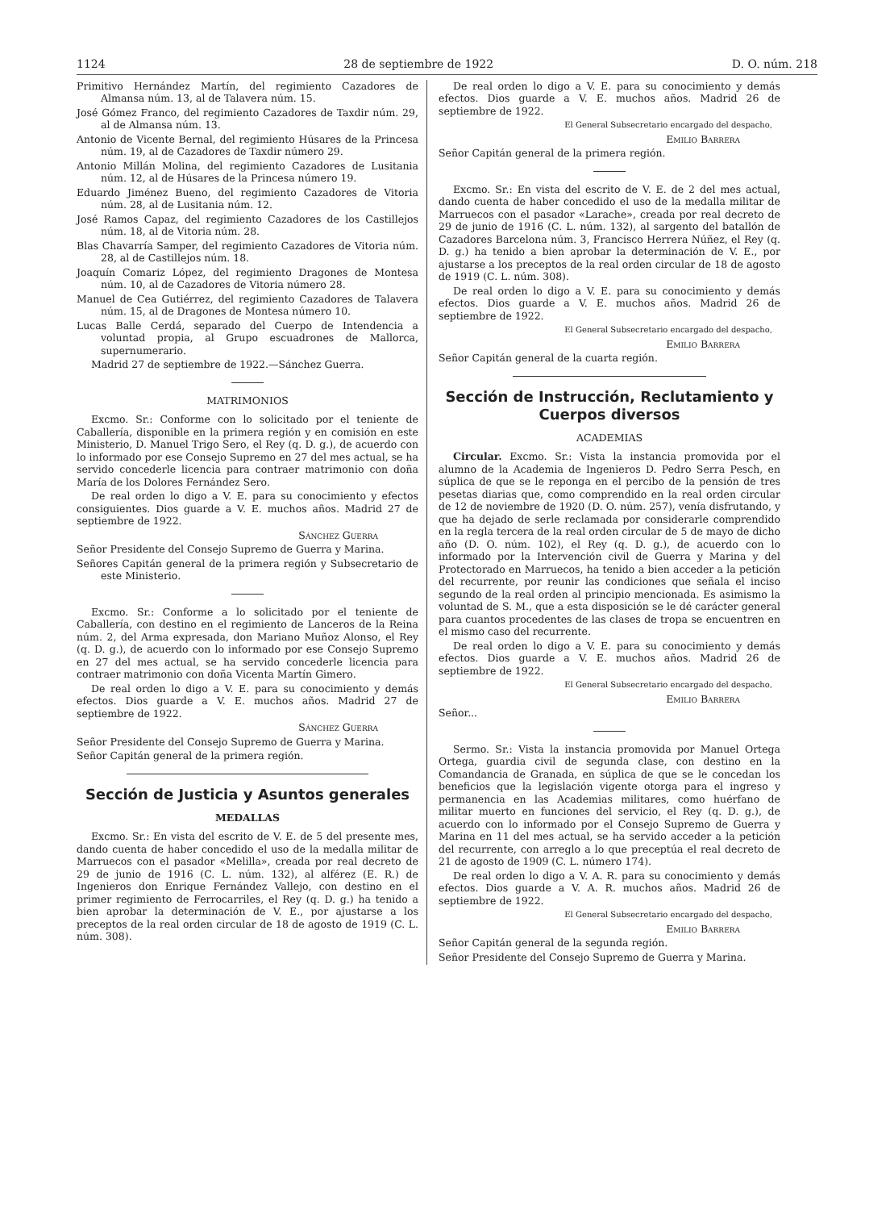1124 28 de septiembre de 1922 D. O. núm. 218
Primitivo Hernández Martín, del regimiento Cazadores de Almansa núm. 13, al de Talavera núm. 15.
José Gómez Franco, del regimiento Cazadores de Taxdir núm. 29, al de Almansa núm. 13.
Antonio de Vicente Bernal, del regimiento Húsares de la Princesa núm. 19, al de Cazadores de Taxdir número 29.
Antonio Millán Molina, del regimiento Cazadores de Lusitania núm. 12, al de Húsares de la Princesa número 19.
Eduardo Jiménez Bueno, del regimiento Cazadores de Vitoria núm. 28, al de Lusitania núm. 12.
José Ramos Capaz, del regimiento Cazadores de los Castillejos núm. 18, al de Vitoria núm. 28.
Blas Chavarría Samper, del regimiento Cazadores de Vitoria núm. 28, al de Castillejos núm. 18.
Joaquín Comariz López, del regimiento Dragones de Montesa núm. 10, al de Cazadores de Vitoria número 28.
Manuel de Cea Gutiérrez, del regimiento Cazadores de Talavera núm. 15, al de Dragones de Montesa número 10.
Lucas Balle Cerdá, separado del Cuerpo de Intendencia a voluntad propia, al Grupo escuadrones de Mallorca, supernumerario.
Madrid 27 de septiembre de 1922.—Sánchez Guerra.
MATRIMONIOS
Excmo. Sr.: Conforme con lo solicitado por el teniente de Caballería, disponible en la primera región y en comisión en este Ministerio, D. Manuel Trigo Sero, el Rey (q. D. g.), de acuerdo con lo informado por ese Consejo Supremo en 27 del mes actual, se ha servido concederle licencia para contraer matrimonio con doña María de los Dolores Fernández Sero.
De real orden lo digo a V. E. para su conocimiento y efectos consiguientes. Dios guarde a V. E. muchos años. Madrid 27 de septiembre de 1922.
Sánchez Guerra
Señor Presidente del Consejo Supremo de Guerra y Marina.
Señores Capitán general de la primera región y Subsecretario de este Ministerio.
Excmo. Sr.: Conforme a lo solicitado por el teniente de Caballería, con destino en el regimiento de Lanceros de la Reina núm. 2, del Arma expresada, don Mariano Muñoz Alonso, el Rey (q. D. g.), de acuerdo con lo informado por ese Consejo Supremo en 27 del mes actual, se ha servido concederle licencia para contraer matrimonio con doña Vicenta Martín Gimero.
De real orden lo digo a V. E. para su conocimiento y demás efectos. Dios guarde a V. E. muchos años. Madrid 27 de septiembre de 1922.
Sánchez Guerra
Señor Presidente del Consejo Supremo de Guerra y Marina.
Señor Capitán general de la primera región.
Sección de Justicia y Asuntos generales
MEDALLAS
Excmo. Sr.: En vista del escrito de V. E. de 5 del presente mes, dando cuenta de haber concedido el uso de la medalla militar de Marruecos con el pasador «Melilla», creada por real decreto de 29 de junio de 1916 (C. L. núm. 132), al alférez (E. R.) de Ingenieros don Enrique Fernández Vallejo, con destino en el primer regimiento de Ferrocarriles, el Rey (q. D. g.) ha tenido a bien aprobar la determinación de V. E., por ajustarse a los preceptos de la real orden circular de 18 de agosto de 1919 (C. L. núm. 308).
De real orden lo digo a V. E. para su conocimiento y demás efectos. Dios guarde a V. E. muchos años. Madrid 26 de septiembre de 1922.
El General Subsecretario encargado del despacho,
Emilio Barrera
Señor Capitán general de la primera región.
Excmo. Sr.: En vista del escrito de V. E. de 2 del mes actual, dando cuenta de haber concedido el uso de la medalla militar de Marruecos con el pasador «Larache», creada por real decreto de 29 de junio de 1916 (C. L. núm. 132), al sargento del batallón de Cazadores Barcelona núm. 3, Francisco Herrera Núñez, el Rey (q. D. g.) ha tenido a bien aprobar la determinación de V. E., por ajustarse a los preceptos de la real orden circular de 18 de agosto de 1919 (C. L. núm. 308).
De real orden lo digo a V. E. para su conocimiento y demás efectos. Dios guarde a V. E. muchos años. Madrid 26 de septiembre de 1922.
El General Subsecretario encargado del despacho,
Emilio Barrera
Señor Capitán general de la cuarta región.
Sección de Instrucción, Reclutamiento y Cuerpos diversos
ACADEMIAS
Circular. Excmo. Sr.: Vista la instancia promovida por el alumno de la Academia de Ingenieros D. Pedro Serra Pesch, en súplica de que se le reponga en el percibo de la pensión de tres pesetas diarias que, como comprendido en la real orden circular de 12 de noviembre de 1920 (D. O. núm. 257), venía disfrutando, y que ha dejado de serle reclamada por considerarle comprendido en la regla tercera de la real orden circular de 5 de mayo de dicho año (D. O. núm. 102), el Rey (q. D. g.), de acuerdo con lo informado por la Intervención civil de Guerra y Marina y del Protectorado en Marruecos, ha tenido a bien acceder a la petición del recurrente, por reunir las condiciones que señala el inciso segundo de la real orden al principio mencionada. Es asimismo la voluntad de S. M., que a esta disposición se le dé carácter general para cuantos procedentes de las clases de tropa se encuentren en el mismo caso del recurrente.
De real orden lo digo a V. E. para su conocimiento y demás efectos. Dios guarde a V. E. muchos años. Madrid 26 de septiembre de 1922.
El General Subsecretario encargado del despacho,
Emilio Barrera
Señor...
Sermo. Sr.: Vista la instancia promovida por Manuel Ortega Ortega, guardia civil de segunda clase, con destino en la Comandancia de Granada, en súplica de que se le concedan los beneficios que la legislación vigente otorga para el ingreso y permanencia en las Academias militares, como huérfano de militar muerto en funciones del servicio, el Rey (q. D. g.), de acuerdo con lo informado por el Consejo Supremo de Guerra y Marina en 11 del mes actual, se ha servido acceder a la petición del recurrente, con arreglo a lo que preceptúa el real decreto de 21 de agosto de 1909 (C. L. número 174).
De real orden lo digo a V. A. R. para su conocimiento y demás efectos. Dios guarde a V. A. R. muchos años. Madrid 26 de septiembre de 1922.
El General Subsecretario encargado del despacho,
Emilio Barrera
Señor Capitán general de la segunda región.
Señor Presidente del Consejo Supremo de Guerra y Marina.